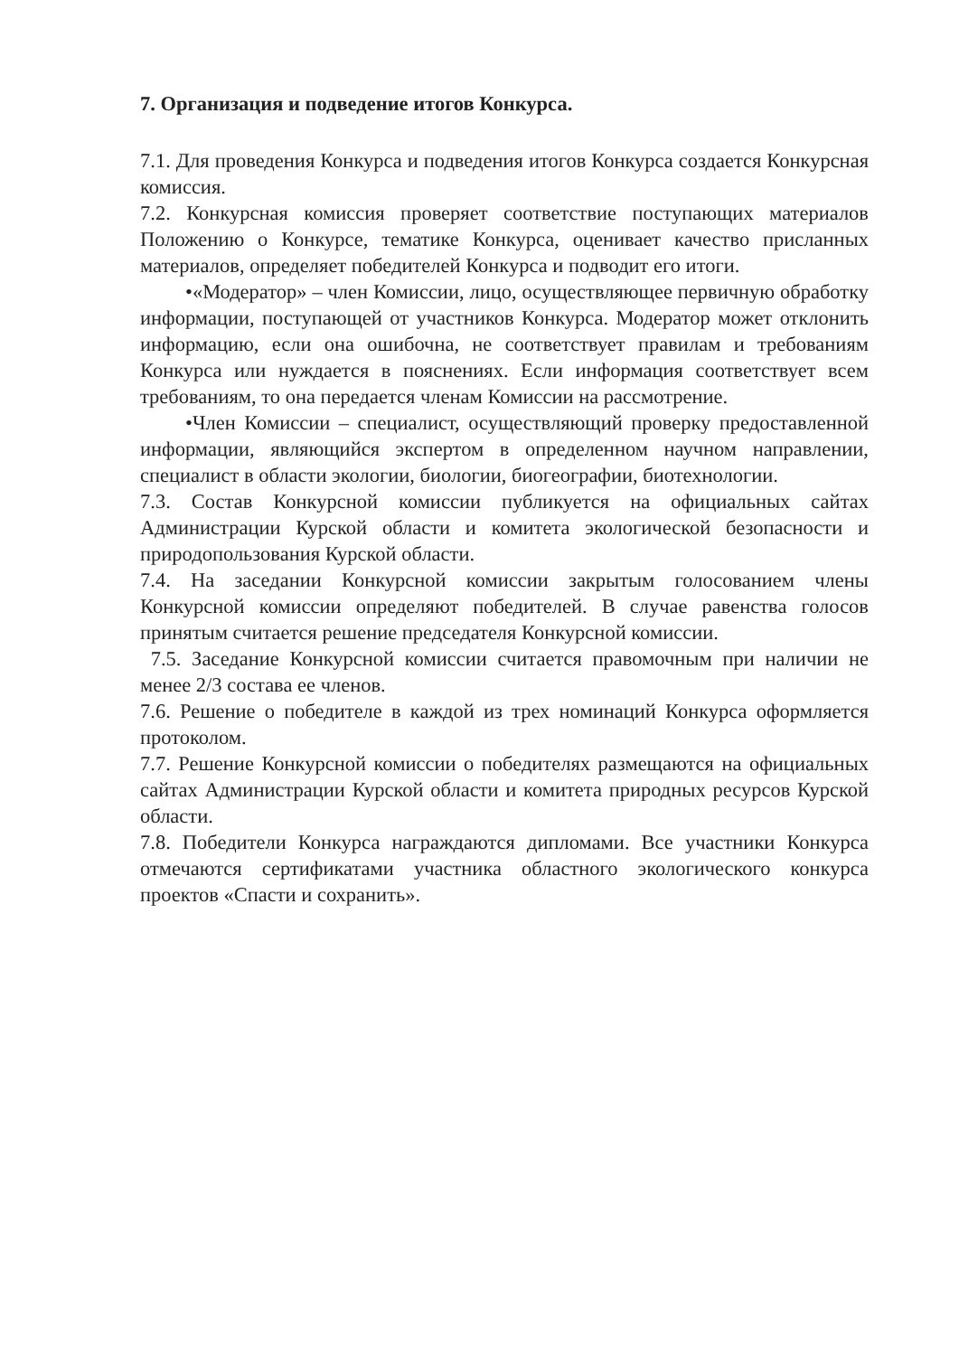7. Организация и подведение итогов Конкурса.
7.1. Для проведения Конкурса и подведения итогов Конкурса создается Конкурсная комиссия.
7.2. Конкурсная комиссия проверяет соответствие поступающих материалов Положению о Конкурсе, тематике Конкурса, оценивает качество присланных материалов, определяет победителей Конкурса и подводит его итоги.
•«Модератор» – член Комиссии, лицо, осуществляющее первичную обработку информации, поступающей от участников Конкурса. Модератор может отклонить информацию, если она ошибочна, не соответствует правилам и требованиям Конкурса или нуждается в пояснениях. Если информация соответствует всем требованиям, то она передается членам Комиссии на рассмотрение.
•Член Комиссии – специалист, осуществляющий проверку предоставленной информации, являющийся экспертом в определенном научном направлении, специалист в области экологии, биологии, биогеографии, биотехнологии.
7.3. Состав Конкурсной комиссии публикуется на официальных сайтах Администрации Курской области и комитета экологической безопасности и природопользования Курской области.
7.4. На заседании Конкурсной комиссии закрытым голосованием члены Конкурсной комиссии определяют победителей. В случае равенства голосов принятым считается решение председателя Конкурсной комиссии.
7.5. Заседание Конкурсной комиссии считается правомочным при наличии не менее 2/3 состава ее членов.
7.6. Решение о победителе в каждой из трех номинаций Конкурса оформляется протоколом.
7.7. Решение Конкурсной комиссии о победителях размещаются на официальных сайтах Администрации Курской области и комитета природных ресурсов Курской области.
7.8. Победители Конкурса награждаются дипломами. Все участники Конкурса отмечаются сертификатами участника областного экологического конкурса проектов «Спасти и сохранить».